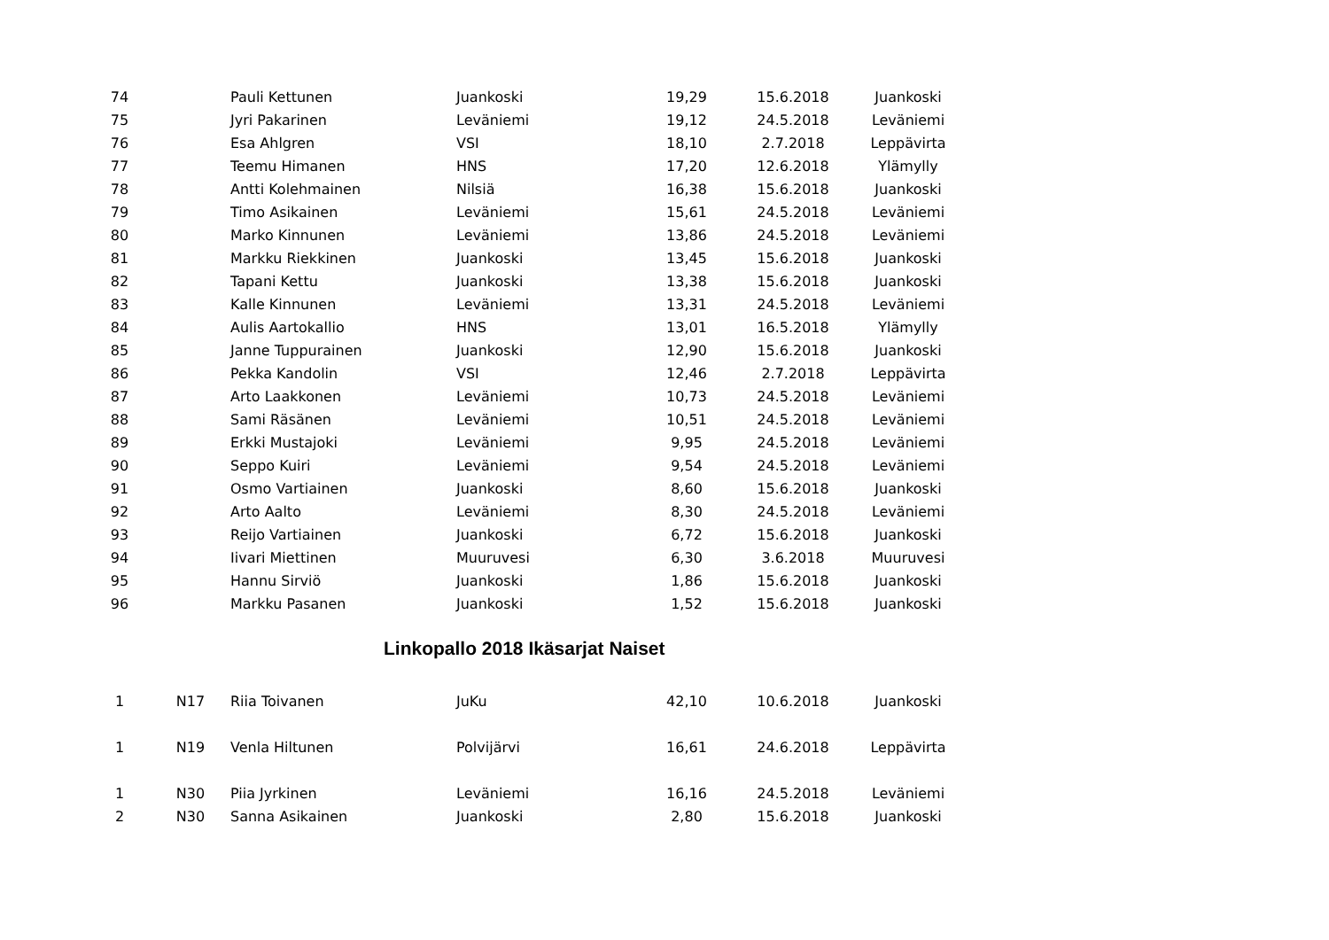| 74 | | Pauli Kettunen | Juankoski | 19,29 | 15.6.2018 | Juankoski |
| 75 | | Jyri Pakarinen | Leväniemi | 19,12 | 24.5.2018 | Leväniemi |
| 76 | | Esa Ahlgren | VSI | 18,10 | 2.7.2018 | Leppävirta |
| 77 | | Teemu Himanen | HNS | 17,20 | 12.6.2018 | Ylämylly |
| 78 | | Antti Kolehmainen | Nilsiä | 16,38 | 15.6.2018 | Juankoski |
| 79 | | Timo Asikainen | Leväniemi | 15,61 | 24.5.2018 | Leväniemi |
| 80 | | Marko Kinnunen | Leväniemi | 13,86 | 24.5.2018 | Leväniemi |
| 81 | | Markku Riekkinen | Juankoski | 13,45 | 15.6.2018 | Juankoski |
| 82 | | Tapani Kettu | Juankoski | 13,38 | 15.6.2018 | Juankoski |
| 83 | | Kalle Kinnunen | Leväniemi | 13,31 | 24.5.2018 | Leväniemi |
| 84 | | Aulis Aartokallio | HNS | 13,01 | 16.5.2018 | Ylämylly |
| 85 | | Janne Tuppurainen | Juankoski | 12,90 | 15.6.2018 | Juankoski |
| 86 | | Pekka Kandolin | VSI | 12,46 | 2.7.2018 | Leppävirta |
| 87 | | Arto Laakkonen | Leväniemi | 10,73 | 24.5.2018 | Leväniemi |
| 88 | | Sami Räsänen | Leväniemi | 10,51 | 24.5.2018 | Leväniemi |
| 89 | | Erkki Mustajoki | Leväniemi | 9,95 | 24.5.2018 | Leväniemi |
| 90 | | Seppo Kuiri | Leväniemi | 9,54 | 24.5.2018 | Leväniemi |
| 91 | | Osmo Vartiainen | Juankoski | 8,60 | 15.6.2018 | Juankoski |
| 92 | | Arto Aalto | Leväniemi | 8,30 | 24.5.2018 | Leväniemi |
| 93 | | Reijo Vartiainen | Juankoski | 6,72 | 15.6.2018 | Juankoski |
| 94 | | Iivari Miettinen | Muuruvesi | 6,30 | 3.6.2018 | Muuruvesi |
| 95 | | Hannu Sirviö | Juankoski | 1,86 | 15.6.2018 | Juankoski |
| 96 | | Markku Pasanen | Juankoski | 1,52 | 15.6.2018 | Juankoski |
Linkopallo 2018 Ikäsarjat Naiset
| 1 | N17 | Riia Toivanen | JuKu | 42,10 | 10.6.2018 | Juankoski |
| 1 | N19 | Venla Hiltunen | Polvijärvi | 16,61 | 24.6.2018 | Leppävirta |
| 1 | N30 | Piia Jyrkinen | Leväniemi | 16,16 | 24.5.2018 | Leväniemi |
| 2 | N30 | Sanna Asikainen | Juankoski | 2,80 | 15.6.2018 | Juankoski |